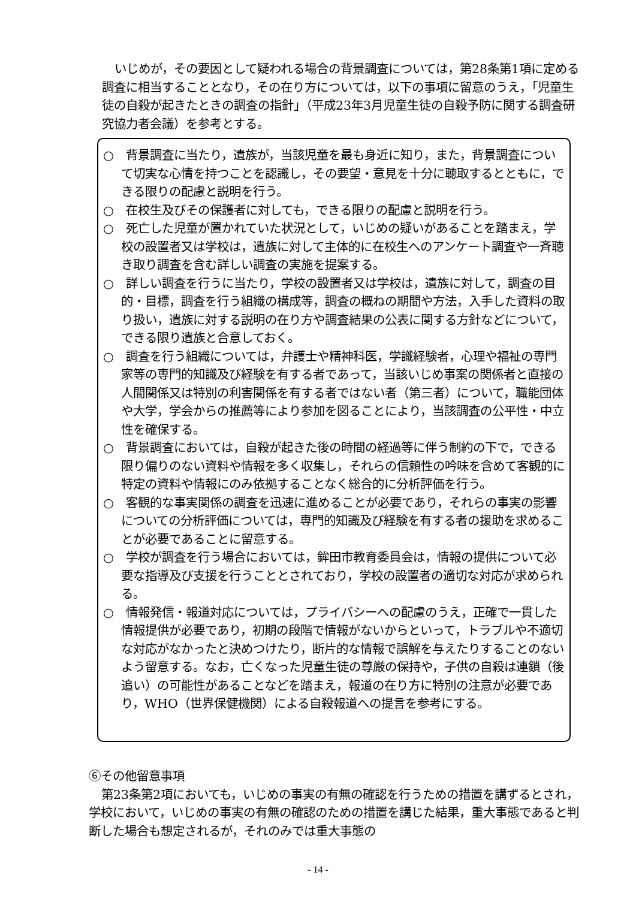いじめが，その要因として疑われる場合の背景調査については，第28条第1項に定める調査に相当することとなり，その在り方については，以下の事項に留意のうえ，「児童生徒の自殺が起きたときの調査の指針」（平成23年3月児童生徒の自殺予防に関する調査研究協力者会議）を参考とする。
○　背景調査に当たり，遺族が，当該児童を最も身近に知り，また，背景調査について切実な心情を持つことを認識し，その要望・意見を十分に聴取するとともに，できる限りの配慮と説明を行う。
○　在校生及びその保護者に対しても，できる限りの配慮と説明を行う。
○　死亡した児童が置かれていた状況として，いじめの疑いがあることを踏まえ，学校の設置者又は学校は，遺族に対して主体的に在校生へのアンケート調査や一斉聴き取り調査を含む詳しい調査の実施を提案する。
○　詳しい調査を行うに当たり，学校の設置者又は学校は，遺族に対して，調査の目的・目標，調査を行う組織の構成等，調査の概ねの期間や方法，入手した資料の取り扱い，遺族に対する説明の在り方や調査結果の公表に関する方針などについて，できる限り遺族と合意しておく。
○　調査を行う組織については，弁護士や精神科医，学識経験者，心理や福祉の専門家等の専門的知識及び経験を有する者であって，当該いじめ事案の関係者と直接の人間関係又は特別の利害関係を有する者ではない者（第三者）について，職能団体や大学，学会からの推薦等により参加を図ることにより，当該調査の公平性・中立性を確保する。
○　背景調査においては，自殺が起きた後の時間の経過等に伴う制約の下で，できる限り偏りのない資料や情報を多く収集し，それらの信頼性の吟味を含めて客観的に特定の資料や情報にのみ依拠することなく総合的に分析評価を行う。
○　客観的な事実関係の調査を迅速に進めることが必要であり，それらの事実の影響についての分析評価については，専門的知識及び経験を有する者の援助を求めることが必要であることに留意する。
○　学校が調査を行う場合においては，鉾田市教育委員会は，情報の提供について必要な指導及び支援を行うこととされており，学校の設置者の適切な対応が求められる。
○　情報発信・報道対応については，プライバシーへの配慮のうえ，正確で一貫した情報提供が必要であり，初期の段階で情報がないからといって，トラブルや不適切な対応がなかったと決めつけたり，断片的な情報で誤解を与えたりすることのないよう留意する。なお，亡くなった児童生徒の尊厳の保持や，子供の自殺は連鎖（後追い）の可能性があることなどを踏まえ，報道の在り方に特別の注意が必要であり，WHO（世界保健機関）による自殺報道への提言を参考にする。
⑥その他留意事項
第23条第2項においても，いじめの事実の有無の確認を行うための措置を講ずるとされ，学校において，いじめの事実の有無の確認のための措置を講じた結果，重大事態であると判断した場合も想定されるが，それのみでは重大事態の
- 14 -